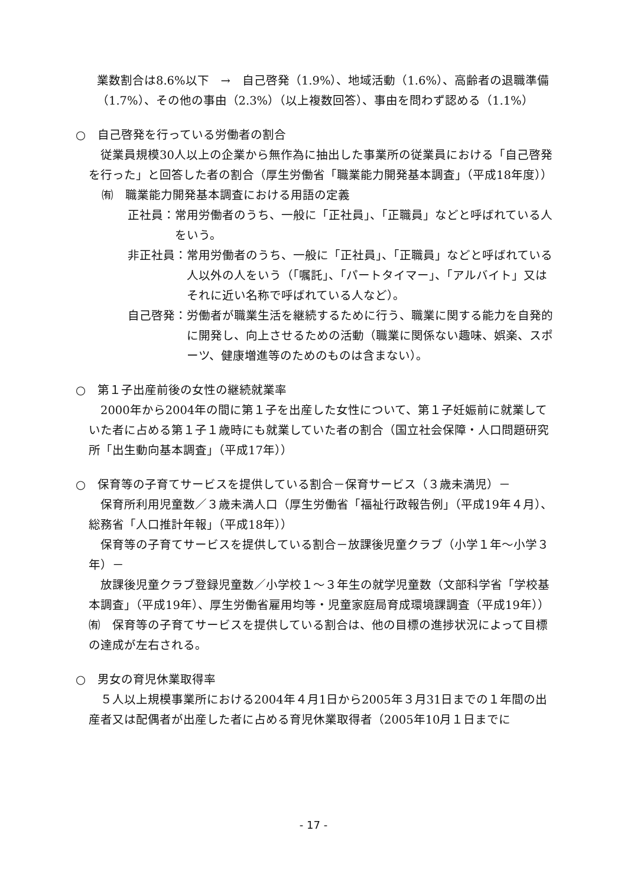業数割合は8.6%以下　→　自己啓発（1.9%）、地域活動（1.6%）、高齢者の退職準備（1.7%）、その他の事由（2.3%）（以上複数回答）、事由を問わず認める（1.1%）
○　自己啓発を行っている労働者の割合
　従業員規模30人以上の企業から無作為に抽出した事業所の従業員における「自己啓発を行った」と回答した者の割合（厚生労働省「職業能力開発基本調査」（平成18年度））
㈲　職業能力開発基本調査における用語の定義
正社員： 常用労働者のうち、一般に「正社員」、「正職員」などと呼ばれている人をいう。
非正社員： 常用労働者のうち、一般に「正社員」、「正職員」などと呼ばれている人以外の人をいう（「嘱託」、「パートタイマー」、「アルバイト」又はそれに近い名称で呼ばれている人など）。
自己啓発： 労働者が職業生活を継続するために行う、職業に関する能力を自発的に開発し、向上させるための活動（職業に関係ない趣味、娯楽、スポーツ、健康増進等のためのものは含まない）。
○　第１子出産前後の女性の継続就業率
　2000年から2004年の間に第１子を出産した女性について、第１子妊娠前に就業していた者に占める第１子１歳時にも就業していた者の割合（国立社会保障・人口問題研究所「出生動向基本調査」（平成17年））
○　保育等の子育てサービスを提供している割合－保育サービス（３歳未満児）－
　保育所利用児童数／３歳未満人口（厚生労働省「福祉行政報告例」（平成19年４月）、総務省「人口推計年報」（平成18年））
　保育等の子育てサービスを提供している割合－放課後児童クラブ（小学１年～小学３年）－
　放課後児童クラブ登録児童数／小学校１～３年生の就学児童数（文部科学省「学校基本調査」（平成19年）、厚生労働省雇用均等・児童家庭局育成環境課調査（平成19年））
㈲　保育等の子育てサービスを提供している割合は、他の目標の進捗状況によって目標の達成が左右される。
○　男女の育児休業取得率
　５人以上規模事業所における2004年４月1日から2005年３月31日までの１年間の出産者又は配偶者が出産した者に占める育児休業取得者（2005年10月１日までに
- 17 -